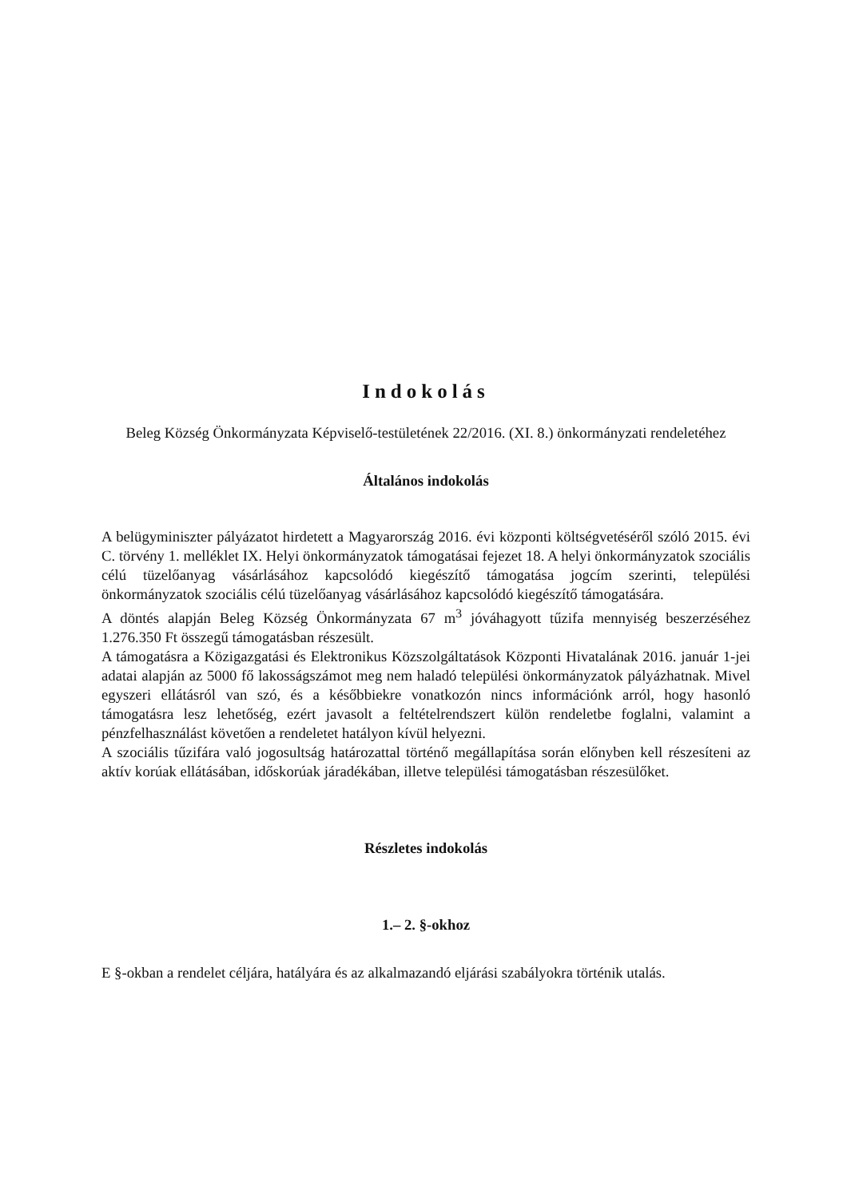Indokolás
Beleg Község Önkormányzata Képviselő-testületének 22/2016. (XI. 8.) önkormányzati rendeletéhez
Általános indokolás
A belügyminiszter pályázatot hirdetett a Magyarország 2016. évi központi költségvetéséről szóló 2015. évi C. törvény 1. melléklet IX. Helyi önkormányzatok támogatásai fejezet 18. A helyi önkormányzatok szociális célú tüzelőanyag vásárlásához kapcsolódó kiegészítő támogatása jogcím szerinti, települési önkormányzatok szociális célú tüzelőanyag vásárlásához kapcsolódó kiegészítő támogatására.
A döntés alapján Beleg Község Önkormányzata 67 m<sup>3</sup> jóváhagyott tűzifa mennyiség beszerzéséhez 1.276.350 Ft összegű támogatásban részesült.
A támogatásra a Közigazgatási és Elektronikus Közszolgáltatások Központi Hivatalának 2016. január 1-jei adatai alapján az 5000 fő lakosságszámot meg nem haladó települési önkormányzatok pályázhatnak. Mivel egyszeri ellátásról van szó, és a későbbiekre vonatkozón nincs információnk arról, hogy hasonló támogatásra lesz lehetőség, ezért javasolt a feltételrendszert külön rendeletbe foglalni, valamint a pénzfelhasználást követően a rendeletet hatályon kívül helyezni.
A szociális tűzifára való jogosultság határozattal történő megállapítása során előnyben kell részesíteni az aktív korúak ellátásában, időskorúak járadékában, illetve települési támogatásban részesülőket.
Részletes indokolás
1.– 2. §-okhoz
E §-okban a rendelet céljára, hatályára és az alkalmazandó eljárási szabályokra történik utalás.